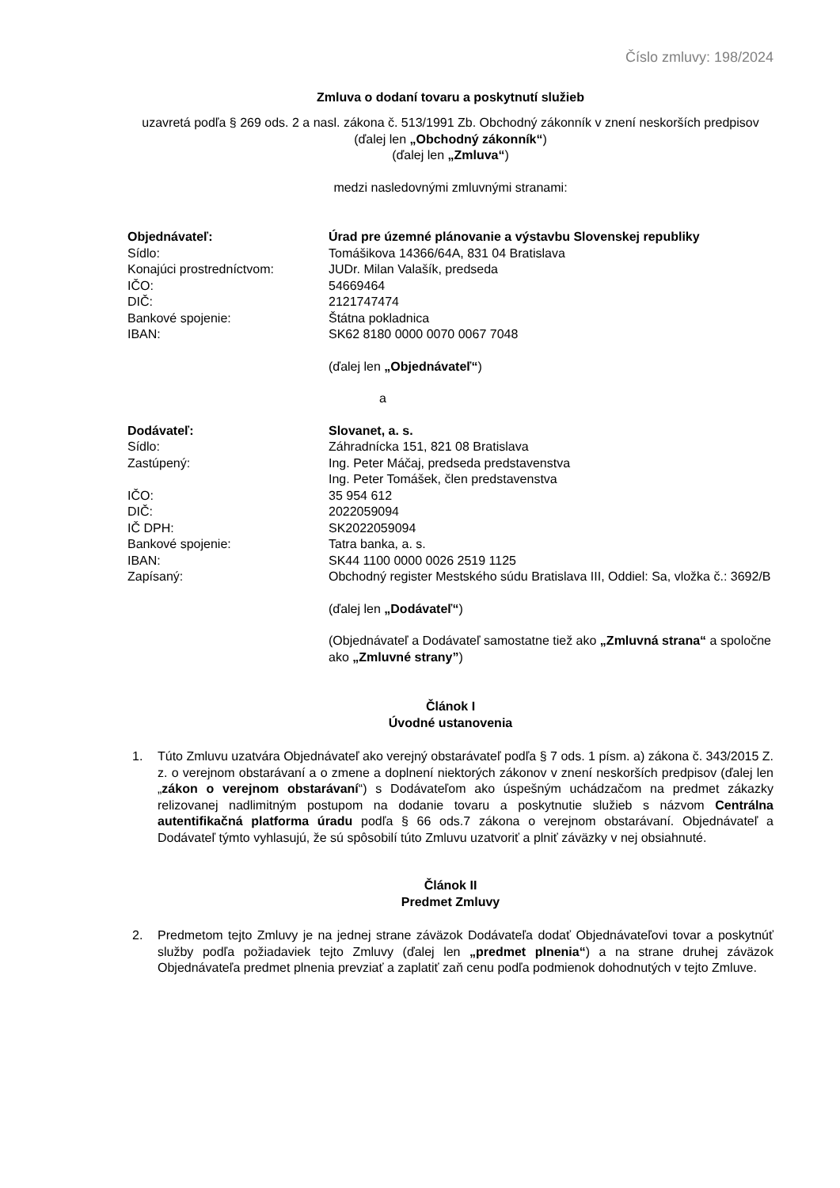Číslo zmluvy: 198/2024
Zmluva o dodaní tovaru a poskytnutí služieb
uzavretá podľa § 269 ods. 2 a nasl. zákona č. 513/1991 Zb. Obchodný zákonník v znení neskorších predpisov (ďalej len „Obchodný zákonník“)
(ďalej len „Zmluva“)
medzi nasledovnými zmluvnými stranami:
Objednávateľ:
Úrad pre územné plánovanie a výstavbu Slovenskej republiky
Sídlo:
Tomášikova 14366/64A, 831 04 Bratislava
Konajúci prostredníctvom:
JUDr. Milan Valašík, predseda
IČO:
54669464
DIČ:
2121747474
Bankové spojenie:
Štátna pokladnica
IBAN:
SK62 8180 0000 0070 0067 7048
(ďalej len „Objednávateľ“)
a
Dodávateľ:
Slovanet, a. s.
Sídlo:
Záhradnícka 151, 821 08 Bratislava
Zastúpený:
Ing. Peter Máčaj, predseda predstavenstva
Ing. Peter Tomášek, člen predstavenstva
IČO:
35 954 612
DIČ:
2022059094
IČ DPH:
SK2022059094
Bankové spojenie:
Tatra banka, a. s.
IBAN:
SK44 1100 0000 0026 2519 1125
Zapísaný:
Obchodný register Mestského súdu Bratislava III, Oddiel: Sa, vložka č.: 3692/B
(ďalej len „Dodávateľ“)
(Objednávateľ a Dodávateľ samostatne tiež ako „Zmluvná strana“ a spoločne ako „Zmluvné strany”)
Článok I
Úvodné ustanovenia
1. Túto Zmluvu uzatvára Objednávateľ ako verejný obstarávateľ podľa § 7 ods. 1 písm. a) zákona č. 343/2015 Z. z. o verejnom obstarávaní a o zmene a doplnení niektorých zákonov v znení neskorších predpisov (ďalej len „zákon o verejnom obstarávaní“) s Dodávateľom ako úspešným uchádzačom na predmet zákazky relizovanej nadlimitným postupom na dodanie tovaru a poskytnutie služieb s názvom Centrálna autentifikačná platforma úradu podľa § 66 ods.7 zákona o verejnom obstarávaní. Objednávateľ a Dodávateľ týmto vyhlasujú, že sú spôsobilí túto Zmluvu uzatvoriť a plniť záväzky v nej obsiahnuté.
Článok II
Predmet Zmluvy
2. Predmetom tejto Zmluvy je na jednej strane záväzok Dodávateľa dodať Objednávateľovi tovar a poskytnúť služby podľa požiadaviek tejto Zmluvy (ďalej len „predmet plnenia“) a na strane druhej záväzok Objednávateľa predmet plnenia prevziať a zaplatiť zaň cenu podľa podmienok dohodnutých v tejto Zmluve.